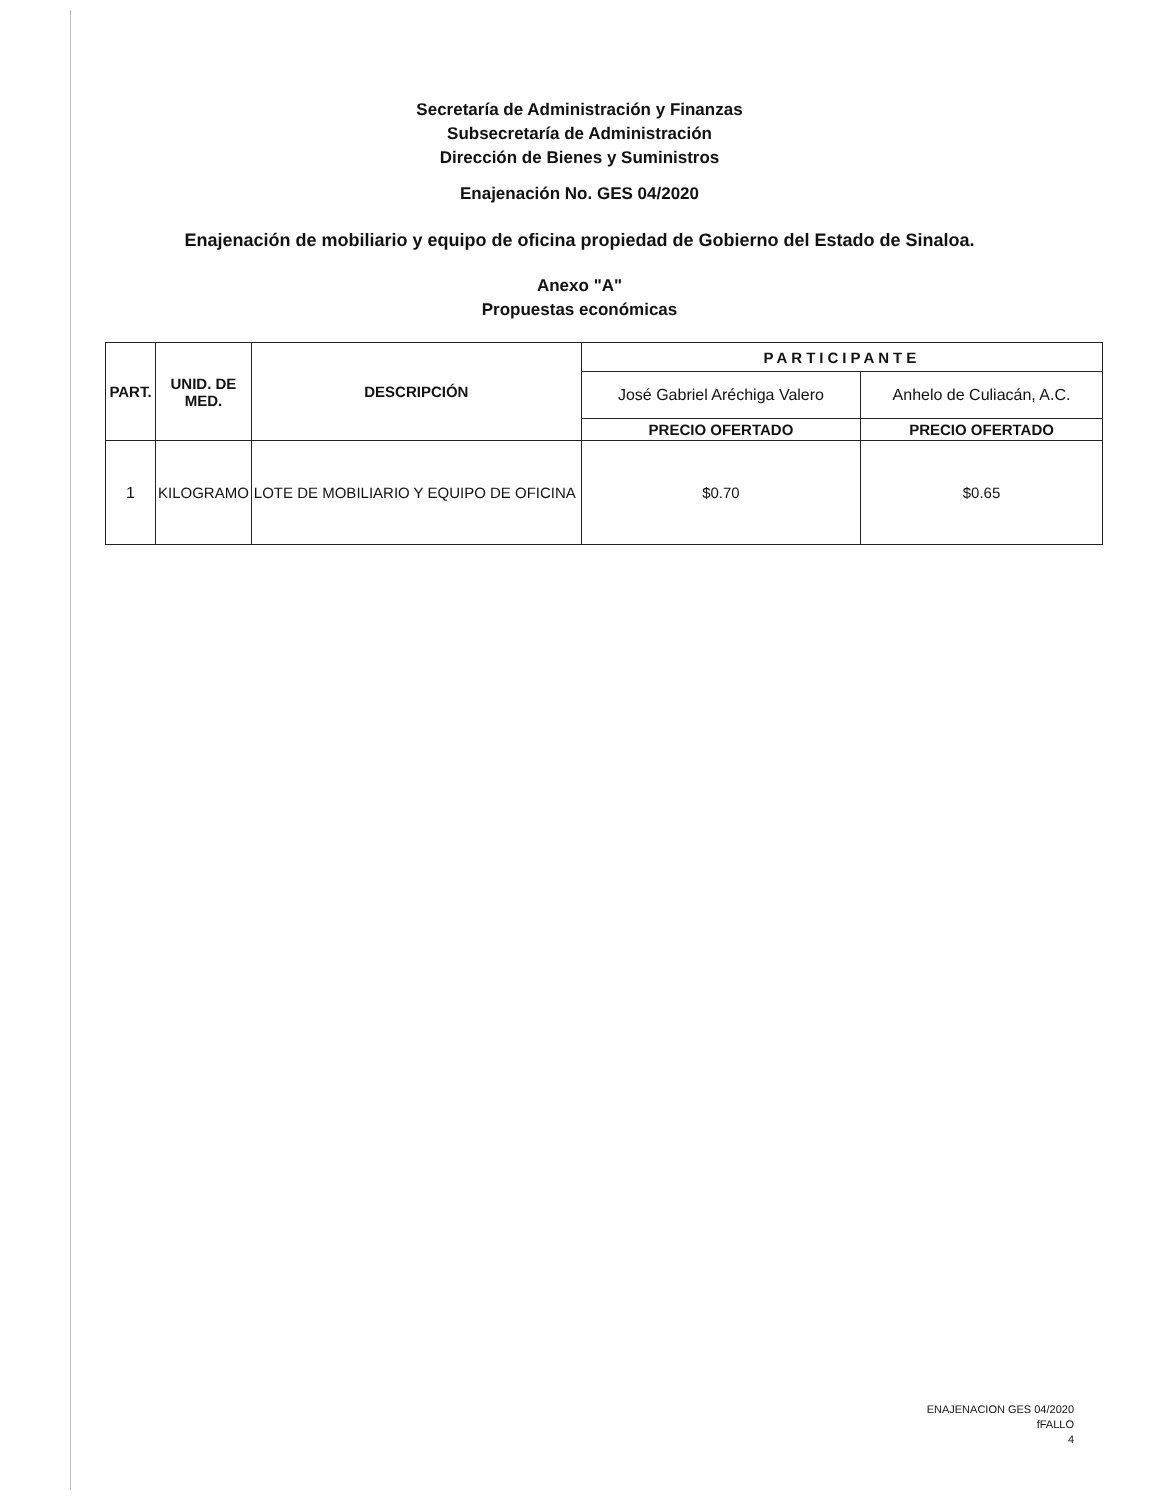Secretaría de Administración y Finanzas
Subsecretaría de Administración
Dirección de Bienes y Suministros
Enajenación No. GES 04/2020
Enajenación de mobiliario y equipo de oficina propiedad de Gobierno del Estado de Sinaloa.
Anexo "A"
Propuestas económicas
| PART. | UNID. DE MED. | DESCRIPCIÓN | PARTICIPANTE | |
| --- | --- | --- | --- | --- |
| | | | José Gabriel Aréchiga Valero | Anhelo de Culiacán, A.C. |
| | | | PRECIO OFERTADO | PRECIO OFERTADO |
| 1 | KILOGRAMO | LOTE DE MOBILIARIO Y EQUIPO DE OFICINA | $0.70 | $0.65 |
ENAJENACION GES 04/2020
fFALLO
4